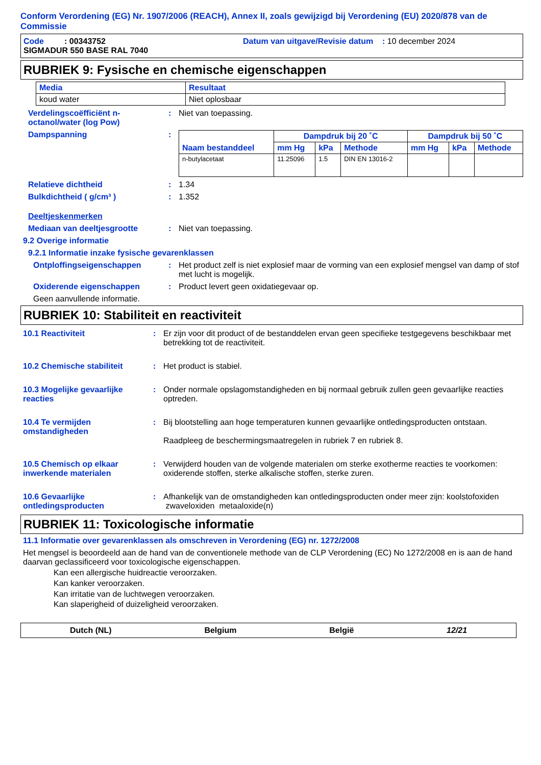Conform Verordening (EG) Nr. 1907/2006 (REACH), Annex II, zoals gewijzigd bij Verordening (EU) 2020/878 van de Commissie
Code : 00343752 Datum van uitgave/Revisie datum : 10 december 2024
SIGMADUR 550 BASE RAL 7040
RUBRIEK 9: Fysische en chemische eigenschappen
| Media | Resultaat |
| --- | --- |
| koud water | Niet oplosbaar |
Verdelingscoëfficiënt n-octanol/water (log Pow)
: Niet van toepassing.
Dampspanning :
| Naam bestanddeel | Dampdruk bij 20 ˚C | | | Dampdruk bij 50 ˚C | | |
| --- | --- | --- | --- | --- | --- | --- |
| | mm Hg | kPa | Methode | mm Hg | kPa | Methode |
| n-butylacetaat | 11.25096 | 1.5 | DIN EN 13016-2 | | | |
Relatieve dichtheid : 1.34
Bulkdichtheid ( g/cm³ ) : 1.352
Deeltjeskenmerken
Mediaan van deeltjesgrootte : Niet van toepassing.
9.2 Overige informatie
9.2.1 Informatie inzake fysische gevarenklassen
Ontploffingseigenschappen : Het product zelf is niet explosief maar de vorming van een explosief mengsel van damp of stof met lucht is mogelijk.
Oxiderende eigenschappen : Product levert geen oxidatiegevaar op.
Geen aanvullende informatie.
RUBRIEK 10: Stabiliteit en reactiviteit
10.1 Reactiviteit : Er zijn voor dit product of de bestanddelen ervan geen specifieke testgegevens beschikbaar met betrekking tot de reactiviteit.
10.2 Chemische stabiliteit : Het product is stabiel.
10.3 Mogelijke gevaarlijke reacties
: Onder normale opslagomstandigheden en bij normaal gebruik zullen geen gevaarlijke reacties optreden.
10.4 Te vermijden omstandigheden
: Bij blootstelling aan hoge temperaturen kunnen gevaarlijke ontledingsproducten ontstaan.
Raadpleeg de beschermingsmaatregelen in rubriek 7 en rubriek 8.
10.5 Chemisch op elkaar inwerkende materialen
: Verwijderd houden van de volgende materialen om sterke exotherme reacties te voorkomen: oxiderende stoffen, sterke alkalische stoffen, sterke zuren.
10.6 Gevaarlijke ontledingsproducten
: Afhankelijk van de omstandigheden kan ontledingsproducten onder meer zijn: koolstofoxiden zwaveloxiden metaaloxide(n)
RUBRIEK 11: Toxicologische informatie
11.1 Informatie over gevarenklassen als omschreven in Verordening (EG) nr. 1272/2008
Het mengsel is beoordeeld aan de hand van de conventionele methode van de CLP Verordening (EC) No 1272/2008 en is aan de hand daarvan geclassificeerd voor toxicologische eigenschappen.
Kan een allergische huidreactie veroorzaken.
Kan kanker veroorzaken.
Kan irritatie van de luchtwegen veroorzaken.
Kan slaperigheid of duizeligheid veroorzaken.
Dutch (NL) Belgium België 12/21